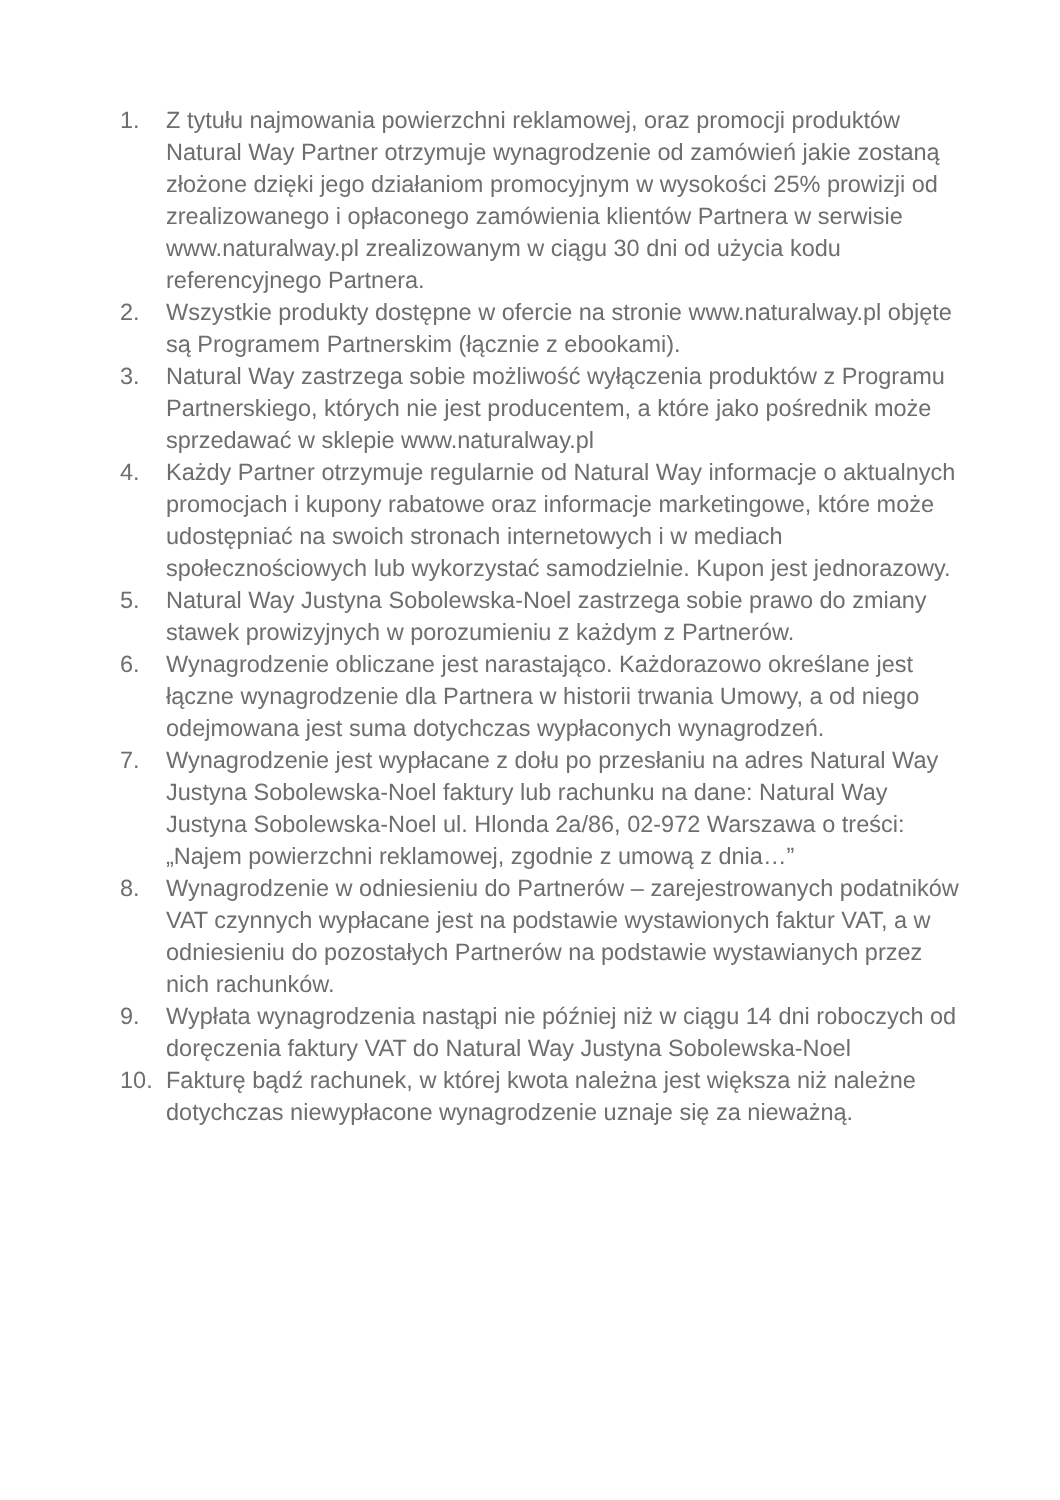1. Z tytułu najmowania powierzchni reklamowej, oraz promocji produktów Natural Way Partner otrzymuje wynagrodzenie od zamówień jakie zostaną złożone dzięki jego działaniom promocyjnym w wysokości 25% prowizji od zrealizowanego i opłaconego zamówienia klientów Partnera w serwisie www.naturalway.pl zrealizowanym w ciągu 30 dni od użycia kodu referencyjnego Partnera.
2. Wszystkie produkty dostępne w ofercie na stronie www.naturalway.pl objęte są Programem Partnerskim (łącznie z ebookami).
3. Natural Way zastrzega sobie możliwość wyłączenia produktów z Programu Partnerskiego, których nie jest producentem, a które jako pośrednik może sprzedawać w sklepie www.naturalway.pl
4. Każdy Partner otrzymuje regularnie od Natural Way informacje o aktualnych promocjach i kupony rabatowe oraz informacje marketingowe, które może udostępniać na swoich stronach internetowych i w mediach społecznościowych lub wykorzystać samodzielnie. Kupon jest jednorazowy.
5. Natural Way Justyna Sobolewska-Noel zastrzega sobie prawo do zmiany stawek prowizyjnych w porozumieniu z każdym z Partnerów.
6. Wynagrodzenie obliczane jest narastająco. Każdorazowo określane jest łączne wynagrodzenie dla Partnera w historii trwania Umowy, a od niego odejmowana jest suma dotychczas wypłaconych wynagrodzeń.
7. Wynagrodzenie jest wypłacane z dołu po przesłaniu na adres Natural Way Justyna Sobolewska-Noel faktury lub rachunku na dane: Natural Way Justyna Sobolewska-Noel ul. Hlonda 2a/86, 02-972 Warszawa o treści: „Najem powierzchni reklamowej, zgodnie z umową z dnia…”
8. Wynagrodzenie w odniesieniu do Partnerów – zarejestrowanych podatników VAT czynnych wypłacane jest na podstawie wystawionych faktur VAT, a w odniesieniu do pozostałych Partnerów na podstawie wystawianych przez nich rachunków.
9. Wypłata wynagrodzenia nastąpi nie później niż w ciągu 14 dni roboczych od doręczenia faktury VAT do Natural Way Justyna Sobolewska-Noel
10. Fakturę bądź rachunek, w której kwota należna jest większa niż należne dotychczas niewypłacone wynagrodzenie uznaje się za nieważną.